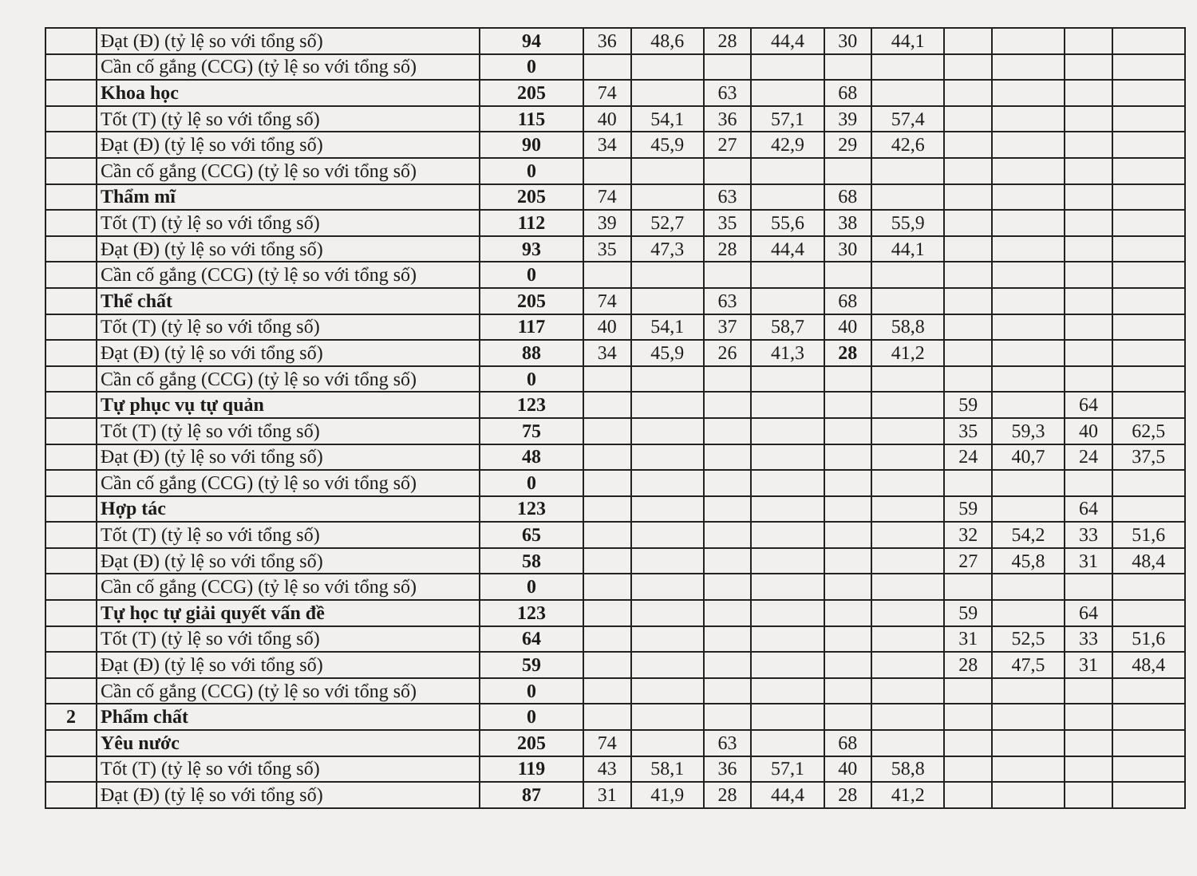| | Đạt (Đ) (tỷ lệ so với tổng số) | 94 | 36 | 48,6 | 28 | 44,4 | 30 | 44,1 | | | | |
| | Cần cố gắng (CCG) (tỷ lệ so với tổng số) | 0 | | | | | | | | | | |
| | Khoa học | 205 | 74 | | 63 | | 68 | | | | | |
| | Tốt (T) (tỷ lệ so với tổng số) | 115 | 40 | 54,1 | 36 | 57,1 | 39 | 57,4 | | | | |
| | Đạt (Đ) (tỷ lệ so với tổng số) | 90 | 34 | 45,9 | 27 | 42,9 | 29 | 42,6 | | | | |
| | Cần cố gắng (CCG) (tỷ lệ so với tổng số) | 0 | | | | | | | | | | |
| | Thẩm mĩ | 205 | 74 | | 63 | | 68 | | | | | |
| | Tốt (T) (tỷ lệ so với tổng số) | 112 | 39 | 52,7 | 35 | 55,6 | 38 | 55,9 | | | | |
| | Đạt (Đ) (tỷ lệ so với tổng số) | 93 | 35 | 47,3 | 28 | 44,4 | 30 | 44,1 | | | | |
| | Cần cố gắng (CCG) (tỷ lệ so với tổng số) | 0 | | | | | | | | | | |
| | Thể chất | 205 | 74 | | 63 | | 68 | | | | | |
| | Tốt (T) (tỷ lệ so với tổng số) | 117 | 40 | 54,1 | 37 | 58,7 | 40 | 58,8 | | | | |
| | Đạt (Đ) (tỷ lệ so với tổng số) | 88 | 34 | 45,9 | 26 | 41,3 | 28 | 41,2 | | | | |
| | Cần cố gắng (CCG) (tỷ lệ so với tổng số) | 0 | | | | | | | | | | |
| | Tự phục vụ tự quản | 123 | | | | | | | 59 | | 64 | |
| | Tốt (T) (tỷ lệ so với tổng số) | 75 | | | | | | | 35 | 59,3 | 40 | 62,5 |
| | Đạt (Đ) (tỷ lệ so với tổng số) | 48 | | | | | | | 24 | 40,7 | 24 | 37,5 |
| | Cần cố gắng (CCG) (tỷ lệ so với tổng số) | 0 | | | | | | | | | | |
| | Hợp tác | 123 | | | | | | | 59 | | 64 | |
| | Tốt (T) (tỷ lệ so với tổng số) | 65 | | | | | | | 32 | 54,2 | 33 | 51,6 |
| | Đạt (Đ) (tỷ lệ so với tổng số) | 58 | | | | | | | 27 | 45,8 | 31 | 48,4 |
| | Cần cố gắng (CCG) (tỷ lệ so với tổng số) | 0 | | | | | | | | | | |
| | Tự học tự giải quyết vấn đề | 123 | | | | | | | 59 | | 64 | |
| | Tốt (T) (tỷ lệ so với tổng số) | 64 | | | | | | | 31 | 52,5 | 33 | 51,6 |
| | Đạt (Đ) (tỷ lệ so với tổng số) | 59 | | | | | | | 28 | 47,5 | 31 | 48,4 |
| | Cần cố gắng (CCG) (tỷ lệ so với tổng số) | 0 | | | | | | | | | | |
| 2 | Phẩm chất | 0 | | | | | | | | | | |
| | Yêu nước | 205 | 74 | | 63 | | 68 | | | | | |
| | Tốt (T) (tỷ lệ so với tổng số) | 119 | 43 | 58,1 | 36 | 57,1 | 40 | 58,8 | | | | |
| | Đạt (Đ) (tỷ lệ so với tổng số) | 87 | 31 | 41,9 | 28 | 44,4 | 28 | 41,2 | | | | |